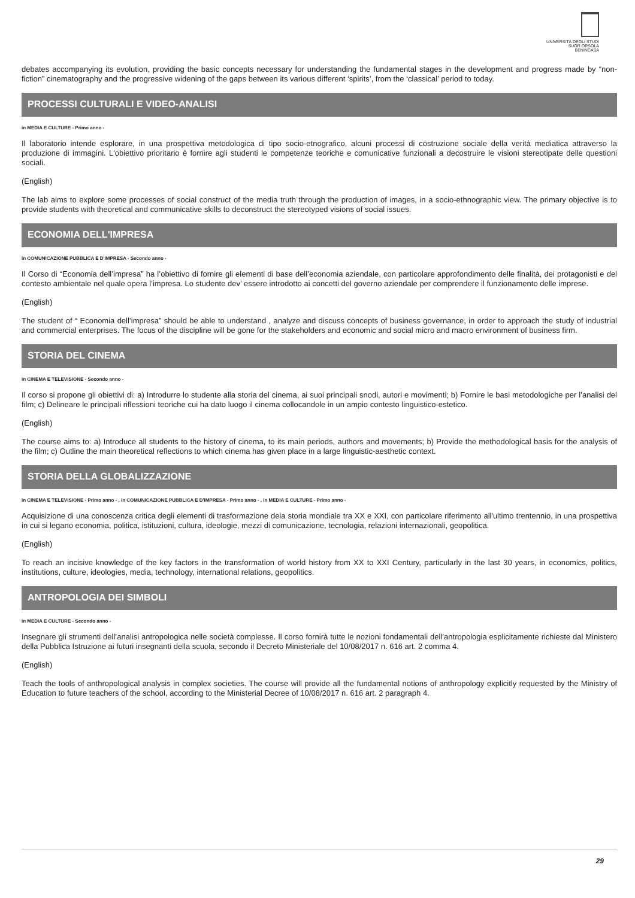UNIVERSITÀ DEGLI STUDI
SUOR ORSOLA
BENINCASA
debates accompanying its evolution, providing the basic concepts necessary for understanding the fundamental stages in the development and progress made by “non-fiction” cinematography and the progressive widening of the gaps between its various different ‘spirits’, from the ‘classical’ period to today.
PROCESSI CULTURALI E VIDEO-ANALISI
in MEDIA E CULTURE - Primo anno -
Il laboratorio intende esplorare, in una prospettiva metodologica di tipo socio-etnografico, alcuni processi di costruzione sociale della verità mediatica attraverso la produzione di immagini. L'obiettivo prioritario è fornire agli studenti le competenze teoriche e comunicative funzionali a decostruire le visioni stereotipate delle questioni sociali.
(English)
The lab aims to explore some processes of social construct of the media truth through the production of images, in a socio-ethnographic view. The primary objective is to provide students with theoretical and communicative skills to deconstruct the stereotyped visions of social issues.
ECONOMIA DELL'IMPRESA
in COMUNICAZIONE PUBBLICA E D'IMPRESA - Secondo anno -
Il Corso di “Economia dell’impresa” ha l’obiettivo di fornire gli elementi di base dell’economia aziendale, con particolare approfondimento delle finalità, dei protagonisti e del contesto ambientale nel quale opera l’impresa. Lo studente dev’ essere introdotto ai concetti del governo aziendale per comprendere il funzionamento delle imprese.
(English)
The student of “ Economia dell’impresa” should be able to understand , analyze and discuss concepts of business governance, in order to approach the study of industrial and commercial enterprises. The focus of the discipline will be gone for the stakeholders and economic and social micro and macro environment of business firm.
STORIA DEL CINEMA
in CINEMA E TELEVISIONE - Secondo anno -
Il corso si propone gli obiettivi di: a) Introdurre lo studente alla storia del cinema, ai suoi principali snodi, autori e movimenti; b) Fornire le basi metodologiche per l’analisi del film; c) Delineare le principali riflessioni teoriche cui ha dato luogo il cinema collocandole in un ampio contesto linguistico-estetico.
(English)
The course aims to: a) Introduce all students to the history of cinema, to its main periods, authors and movements; b) Provide the methodological basis for the analysis of the film; c) Outline the main theoretical reflections to which cinema has given place in a large linguistic-aesthetic context.
STORIA DELLA GLOBALIZZAZIONE
in CINEMA E TELEVISIONE - Primo anno - , in COMUNICAZIONE PUBBLICA E D'IMPRESA - Primo anno - , in MEDIA E CULTURE - Primo anno -
Acquisizione di una conoscenza critica degli elementi di trasformazione dela storia mondiale tra XX e XXI, con particolare riferimento all'ultimo trentennio, in una prospettiva in cui si legano economia, politica, istituzioni, cultura, ideologie, mezzi di comunicazione, tecnologia, relazioni internazionali, geopolitica.
(English)
To reach an incisive knowledge of the key factors in the transformation of world history from XX to XXI Century, particularly in the last 30 years, in economics, politics, institutions, culture, ideologies, media, technology, international relations, geopolitics.
ANTROPOLOGIA DEI SIMBOLI
in MEDIA E CULTURE - Secondo anno -
Insegnare gli strumenti dell’analisi antropologica nelle società complesse. Il corso fornirà tutte le nozioni fondamentali dell’antropologia esplicitamente richieste dal Ministero della Pubblica Istruzione ai futuri insegnanti della scuola, secondo il Decreto Ministeriale del 10/08/2017 n. 616 art. 2 comma 4.
(English)
Teach the tools of anthropological analysis in complex societies. The course will provide all the fundamental notions of anthropology explicitly requested by the Ministry of Education to future teachers of the school, according to the Ministerial Decree of 10/08/2017 n. 616 art. 2 paragraph 4.
29